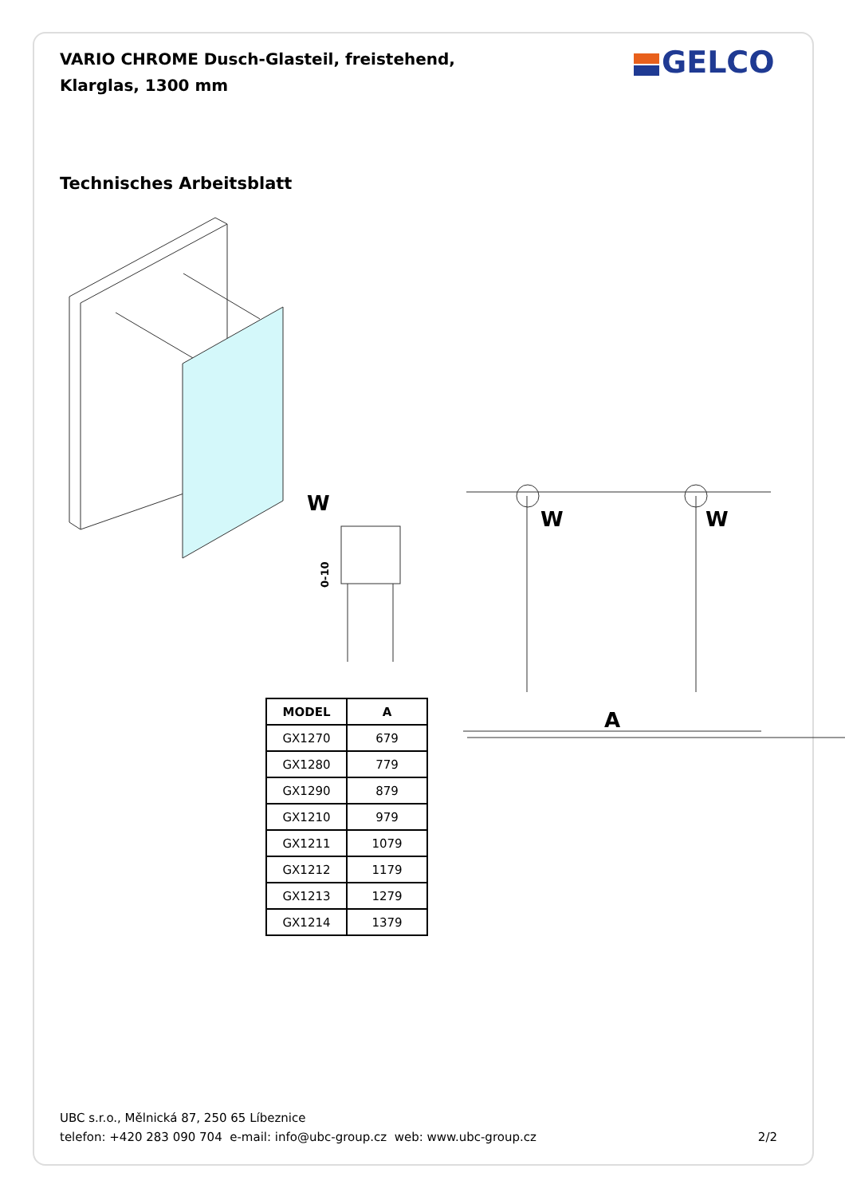VARIO CHROME Dusch-Glasteil, freistehend, Klarglas, 1300 mm
GELCO
Technisches Arbeitsblatt
W
W
W
A
0-10
| MODEL | A |
| --- | --- |
| GX1270 | 679 |
| GX1280 | 779 |
| GX1290 | 879 |
| GX1210 | 979 |
| GX1211 | 1079 |
| GX1212 | 1179 |
| GX1213 | 1279 |
| GX1214 | 1379 |
UBC s.r.o., Mělnická 87, 250 65 Líbeznice
telefon: +420 283 090 704 e-mail: info@ubc-group.cz web: www.ubc-group.cz 2/2